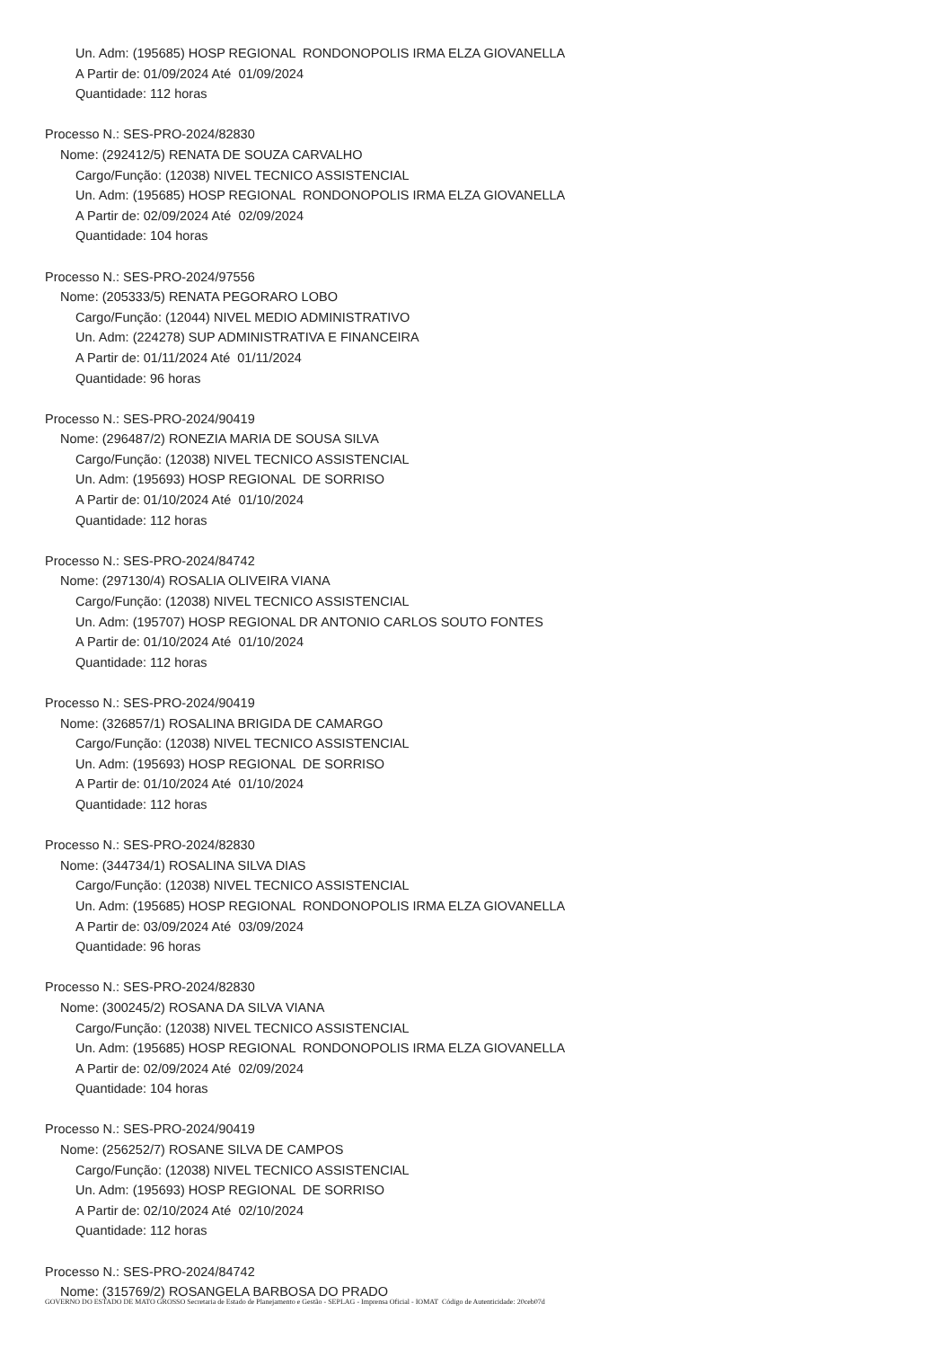Un. Adm: (195685) HOSP REGIONAL RONDONOPOLIS IRMA ELZA GIOVANELLA
A Partir de: 01/09/2024 Até 01/09/2024
Quantidade: 112 horas
Processo N.: SES-PRO-2024/82830
Nome: (292412/5) RENATA DE SOUZA CARVALHO
Cargo/Função: (12038) NIVEL TECNICO ASSISTENCIAL
Un. Adm: (195685) HOSP REGIONAL RONDONOPOLIS IRMA ELZA GIOVANELLA
A Partir de: 02/09/2024 Até 02/09/2024
Quantidade: 104 horas
Processo N.: SES-PRO-2024/97556
Nome: (205333/5) RENATA PEGORARO LOBO
Cargo/Função: (12044) NIVEL MEDIO ADMINISTRATIVO
Un. Adm: (224278) SUP ADMINISTRATIVA E FINANCEIRA
A Partir de: 01/11/2024 Até 01/11/2024
Quantidade: 96 horas
Processo N.: SES-PRO-2024/90419
Nome: (296487/2) RONEZIA MARIA DE SOUSA SILVA
Cargo/Função: (12038) NIVEL TECNICO ASSISTENCIAL
Un. Adm: (195693) HOSP REGIONAL DE SORRISO
A Partir de: 01/10/2024 Até 01/10/2024
Quantidade: 112 horas
Processo N.: SES-PRO-2024/84742
Nome: (297130/4) ROSALIA OLIVEIRA VIANA
Cargo/Função: (12038) NIVEL TECNICO ASSISTENCIAL
Un. Adm: (195707) HOSP REGIONAL DR ANTONIO CARLOS SOUTO FONTES
A Partir de: 01/10/2024 Até 01/10/2024
Quantidade: 112 horas
Processo N.: SES-PRO-2024/90419
Nome: (326857/1) ROSALINA BRIGIDA DE CAMARGO
Cargo/Função: (12038) NIVEL TECNICO ASSISTENCIAL
Un. Adm: (195693) HOSP REGIONAL DE SORRISO
A Partir de: 01/10/2024 Até 01/10/2024
Quantidade: 112 horas
Processo N.: SES-PRO-2024/82830
Nome: (344734/1) ROSALINA SILVA DIAS
Cargo/Função: (12038) NIVEL TECNICO ASSISTENCIAL
Un. Adm: (195685) HOSP REGIONAL RONDONOPOLIS IRMA ELZA GIOVANELLA
A Partir de: 03/09/2024 Até 03/09/2024
Quantidade: 96 horas
Processo N.: SES-PRO-2024/82830
Nome: (300245/2) ROSANA DA SILVA VIANA
Cargo/Função: (12038) NIVEL TECNICO ASSISTENCIAL
Un. Adm: (195685) HOSP REGIONAL RONDONOPOLIS IRMA ELZA GIOVANELLA
A Partir de: 02/09/2024 Até 02/09/2024
Quantidade: 104 horas
Processo N.: SES-PRO-2024/90419
Nome: (256252/7) ROSANE SILVA DE CAMPOS
Cargo/Função: (12038) NIVEL TECNICO ASSISTENCIAL
Un. Adm: (195693) HOSP REGIONAL DE SORRISO
A Partir de: 02/10/2024 Até 02/10/2024
Quantidade: 112 horas
Processo N.: SES-PRO-2024/84742
Nome: (315769/2) ROSANGELA BARBOSA DO PRADO
GOVERNO DO ESTADO DE MATO GROSSO Secretaria de Estado de Planejamento e Gestão - SEPLAG - Imprensa Oficial - IOMAT Código de Autenticidade: 20ceb07d